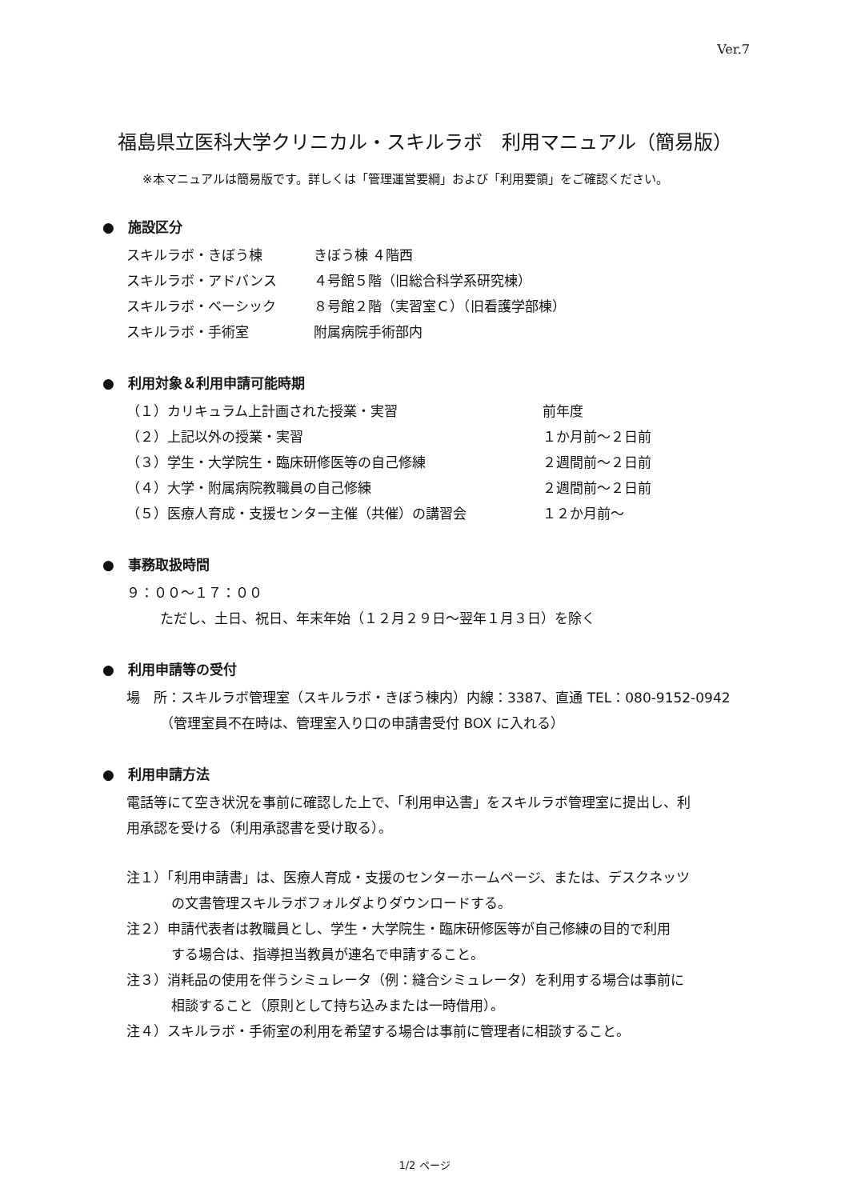Ver.7
福島県立医科大学クリニカル・スキルラボ　利用マニュアル（簡易版）
※本マニュアルは簡易版です。詳しくは「管理運営要綱」および「利用要領」をご確認ください。
●　施設区分
スキルラボ・きぼう棟 きぼう棟 ４階西
スキルラボ・アドバンス ４号館５階（旧総合科学系研究棟）
スキルラボ・ベーシック ８号館２階（実習室Ｃ）（旧看護学部棟）
スキルラボ・手術室 附属病院手術部内
●　利用対象＆利用申請可能時期
（１）カリキュラム上計画された授業・実習 前年度
（２）上記以外の授業・実習 １か月前～２日前
（３）学生・大学院生・臨床研修医等の自己修練 ２週間前～２日前
（４）大学・附属病院教職員の自己修練 ２週間前～２日前
（５）医療人育成・支援センター主催（共催）の講習会 １２か月前～
●　事務取扱時間
９：００～１７：００
ただし、土日、祝日、年末年始（１２月２９日～翌年１月３日）を除く
●　利用申請等の受付
場　所：スキルラボ管理室（スキルラボ・きぼう棟内）内線：3387、直通 TEL：080-9152-0942
（管理室員不在時は、管理室入り口の申請書受付 BOX に入れる）
●　利用申請方法
電話等にて空き状況を事前に確認した上で、「利用申込書」をスキルラボ管理室に提出し、利
用承認を受ける（利用承認書を受け取る）。
注１）「利用申請書」は、医療人育成・支援のセンターホームページ、または、デスクネッツ
の文書管理スキルラボフォルダよりダウンロードする。
注２）申請代表者は教職員とし、学生・大学院生・臨床研修医等が自己修練の目的で利用
する場合は、指導担当教員が連名で申請すること。
注３）消耗品の使用を伴うシミュレータ（例：縫合シミュレータ）を利用する場合は事前に
相談すること（原則として持ち込みまたは一時借用）。
注４）スキルラボ・手術室の利用を希望する場合は事前に管理者に相談すること。
1/2 ページ